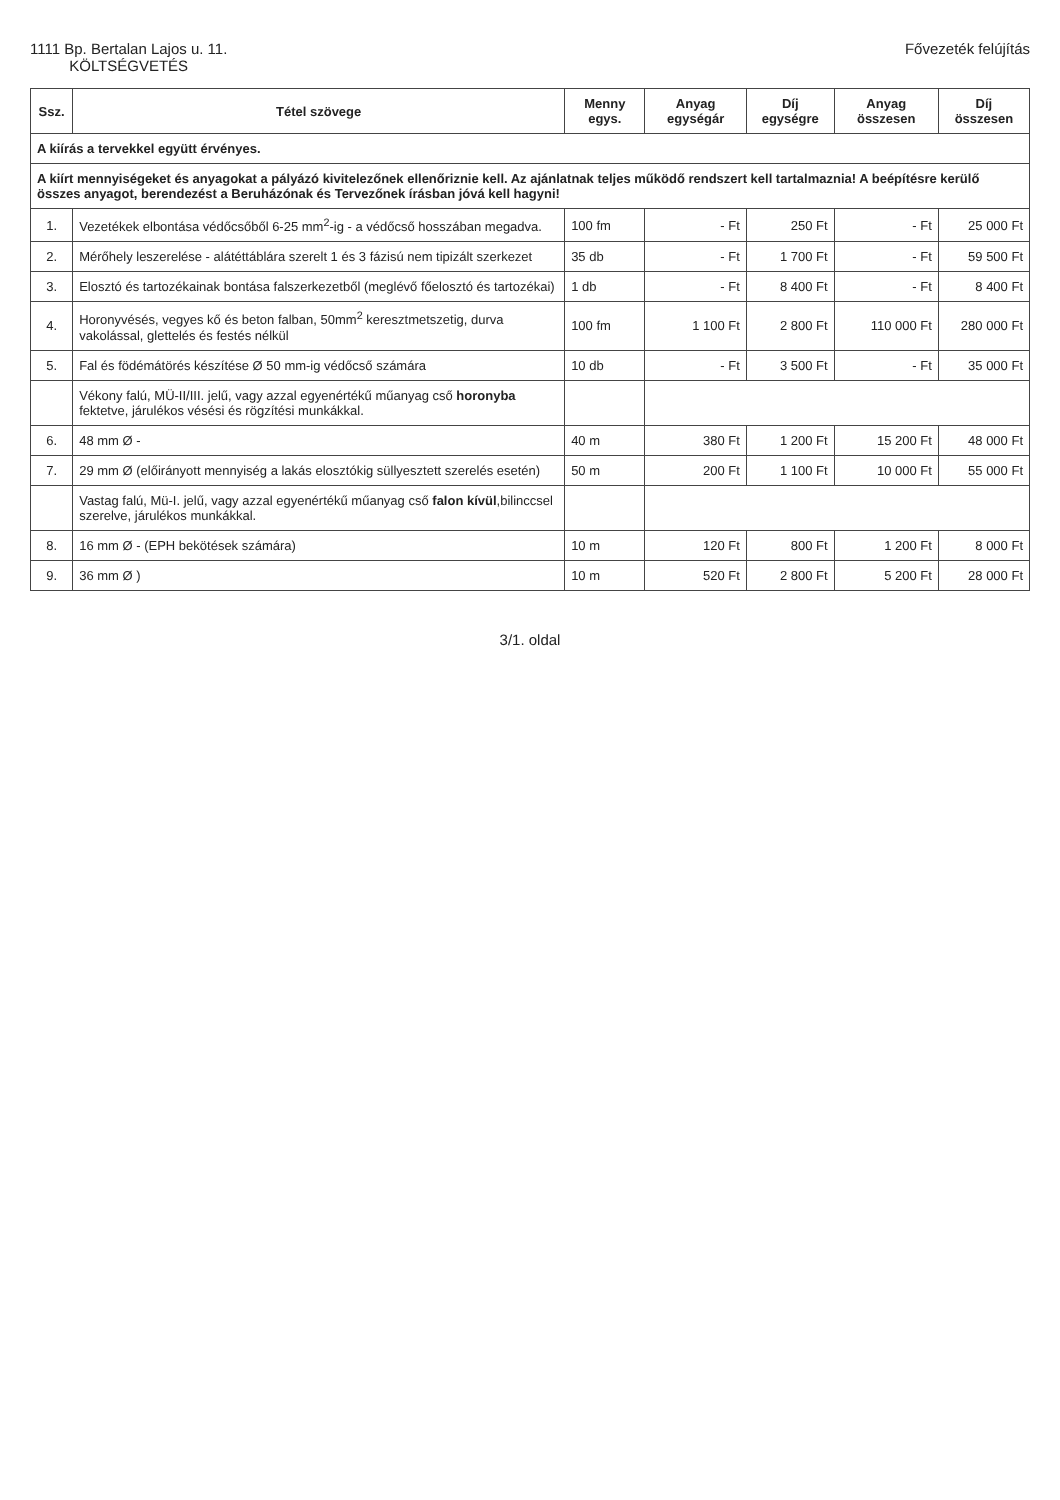1111 Bp. Bertalan Lajos u. 11.
KÖLTSÉGVETÉS
Fővezeték felújítás
| Ssz. | Tétel szövege | Menny egys. | Anyag egységár | Díj egységre | Anyag összesen | Díj összesen |
| --- | --- | --- | --- | --- | --- | --- |
| A kiírás a tervekkel együtt érvényes. | | | | | | |
| A kiírt mennyiségeket és anyagokat a pályázó kivitelezőnek ellenőriznie kell. Az ajánlatnak teljes működő rendszert kell tartalmaznia! A beépítésre kerülő összes anyagot, berendezést a Beruházónak és Tervezőnek írásban jóvá kell hagyni! | | | | | | |
| 1. | Vezetékek elbontása védőcsőből 6-25 mm<sup>2</sup>-ig - a védőcső hosszában megadva. | 100 fm | - Ft | 250 Ft | - Ft | 25 000 Ft |
| 2. | Mérőhely leszerelése - alátéttáblára szerelt 1 és 3 fázisú nem tipizált szerkezet | 35 db | - Ft | 1 700 Ft | - Ft | 59 500 Ft |
| 3. | Elosztó és tartozékainak bontása falszerkezetből (meglévő főelosztó és tartozékai) | 1 db | - Ft | 8 400 Ft | - Ft | 8 400 Ft |
| 4. | Horonyvésés, vegyes kő és beton falban, 50mm<sup>2</sup> keresztmetszetig, durva vakolással, glettelés és festés nélkül | 100 fm | 1 100 Ft | 2 800 Ft | 110 000 Ft | 280 000 Ft |
| 5. | Fal és födémátörés készítése Ø 50 mm-ig védőcső számára | 10 db | - Ft | 3 500 Ft | - Ft | 35 000 Ft |
| | Vékony falú, MÜ-II/III. jelű, vagy azzal egyenértékű műanyag cső horonyba fektetve, járulékos vésési és rögzítési munkákkal. | | | | | |
| 6. | 48 mm Ø - | 40 m | 380 Ft | 1 200 Ft | 15 200 Ft | 48 000 Ft |
| 7. | 29 mm Ø (előirányott mennyiség a lakás elosztókig süllyesztett szerelés esetén) | 50 m | 200 Ft | 1 100 Ft | 10 000 Ft | 55 000 Ft |
| | Vastag falú, Mü-I. jelű, vagy azzal egyenértékű műanyag cső falon kívül ,bilinccsel szerelve, járulékos munkákkal. | | | | | |
| 8. | 16 mm Ø - (EPH bekötések számára) | 10 m | 120 Ft | 800 Ft | 1 200 Ft | 8 000 Ft |
| 9. | 36 mm Ø ) | 10 m | 520 Ft | 2 800 Ft | 5 200 Ft | 28 000 Ft |
3/1. oldal